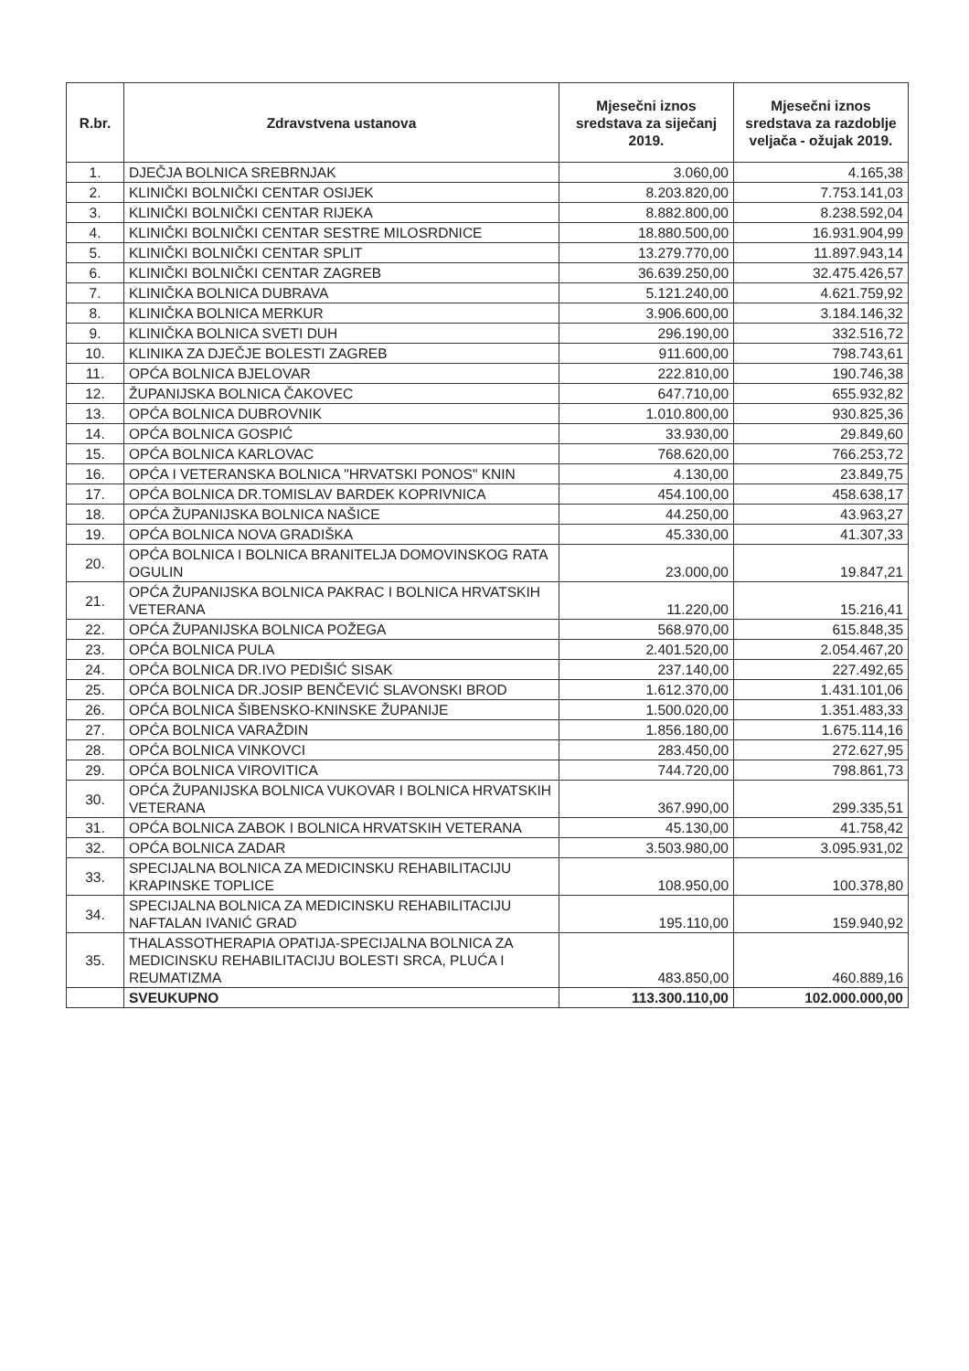| R.br. | Zdravstvena ustanova | Mjesečni iznos sredstava za siječanj 2019. | Mjesečni iznos sredstava za razdoblje veljača - ožujak 2019. |
| --- | --- | --- | --- |
| 1. | DJEČJA BOLNICA SREBRNJAK | 3.060,00 | 4.165,38 |
| 2. | KLINIČKI BOLNIČKI CENTAR OSIJEK | 8.203.820,00 | 7.753.141,03 |
| 3. | KLINIČKI BOLNIČKI CENTAR RIJEKA | 8.882.800,00 | 8.238.592,04 |
| 4. | KLINIČKI BOLNIČKI CENTAR SESTRE MILOSRDNICE | 18.880.500,00 | 16.931.904,99 |
| 5. | KLINIČKI BOLNIČKI CENTAR SPLIT | 13.279.770,00 | 11.897.943,14 |
| 6. | KLINIČKI BOLNIČKI CENTAR ZAGREB | 36.639.250,00 | 32.475.426,57 |
| 7. | KLINIČKA BOLNICA DUBRAVA | 5.121.240,00 | 4.621.759,92 |
| 8. | KLINIČKA BOLNICA MERKUR | 3.906.600,00 | 3.184.146,32 |
| 9. | KLINIČKA BOLNICA SVETI DUH | 296.190,00 | 332.516,72 |
| 10. | KLINIKA ZA DJEČJE BOLESTI ZAGREB | 911.600,00 | 798.743,61 |
| 11. | OPĆA BOLNICA BJELOVAR | 222.810,00 | 190.746,38 |
| 12. | ŽUPANIJSKA BOLNICA ČAKOVEC | 647.710,00 | 655.932,82 |
| 13. | OPĆA BOLNICA DUBROVNIK | 1.010.800,00 | 930.825,36 |
| 14. | OPĆA BOLNICA GOSPIĆ | 33.930,00 | 29.849,60 |
| 15. | OPĆA BOLNICA KARLOVAC | 768.620,00 | 766.253,72 |
| 16. | OPĆA I VETERANSKA BOLNICA "HRVATSKI PONOS" KNIN | 4.130,00 | 23.849,75 |
| 17. | OPĆA BOLNICA DR.TOMISLAV BARDEK KOPRIVNICA | 454.100,00 | 458.638,17 |
| 18. | OPĆA ŽUPANIJSKA BOLNICA NAŠICE | 44.250,00 | 43.963,27 |
| 19. | OPĆA BOLNICA NOVA GRADIŠKA | 45.330,00 | 41.307,33 |
| 20. | OPĆA BOLNICA I BOLNICA BRANITELJA DOMOVINSKOG RATA OGULIN | 23.000,00 | 19.847,21 |
| 21. | OPĆA ŽUPANIJSKA BOLNICA PAKRAC I BOLNICA HRVATSKIH VETERANA | 11.220,00 | 15.216,41 |
| 22. | OPĆA ŽUPANIJSKA BOLNICA POŽEGA | 568.970,00 | 615.848,35 |
| 23. | OPĆA BOLNICA PULA | 2.401.520,00 | 2.054.467,20 |
| 24. | OPĆA BOLNICA DR.IVO PEDIŠIĆ SISAK | 237.140,00 | 227.492,65 |
| 25. | OPĆA BOLNICA DR.JOSIP BENČEVIĆ SLAVONSKI BROD | 1.612.370,00 | 1.431.101,06 |
| 26. | OPĆA BOLNICA ŠIBENSKO-KNINSKE ŽUPANIJE | 1.500.020,00 | 1.351.483,33 |
| 27. | OPĆA BOLNICA VARAŽDIN | 1.856.180,00 | 1.675.114,16 |
| 28. | OPĆA BOLNICA VINKOVCI | 283.450,00 | 272.627,95 |
| 29. | OPĆA BOLNICA VIROVITICA | 744.720,00 | 798.861,73 |
| 30. | OPĆA ŽUPANIJSKA BOLNICA VUKOVAR I BOLNICA HRVATSKIH VETERANA | 367.990,00 | 299.335,51 |
| 31. | OPĆA BOLNICA ZABOK I BOLNICA HRVATSKIH VETERANA | 45.130,00 | 41.758,42 |
| 32. | OPĆA BOLNICA ZADAR | 3.503.980,00 | 3.095.931,02 |
| 33. | SPECIJALNA BOLNICA ZA MEDICINSKU REHABILITACIJU KRAPINSKE TOPLICE | 108.950,00 | 100.378,80 |
| 34. | SPECIJALNA BOLNICA ZA MEDICINSKU REHABILITACIJU NAFTALAN IVANIĆ GRAD | 195.110,00 | 159.940,92 |
| 35. | THALASSOTHERAPIA OPATIJA-SPECIJALNA BOLNICA ZA MEDICINSKU REHABILITACIJU BOLESTI SRCA, PLUĆA I REUMATIZMA | 483.850,00 | 460.889,16 |
| | SVEUKUPNO | 113.300.110,00 | 102.000.000,00 |